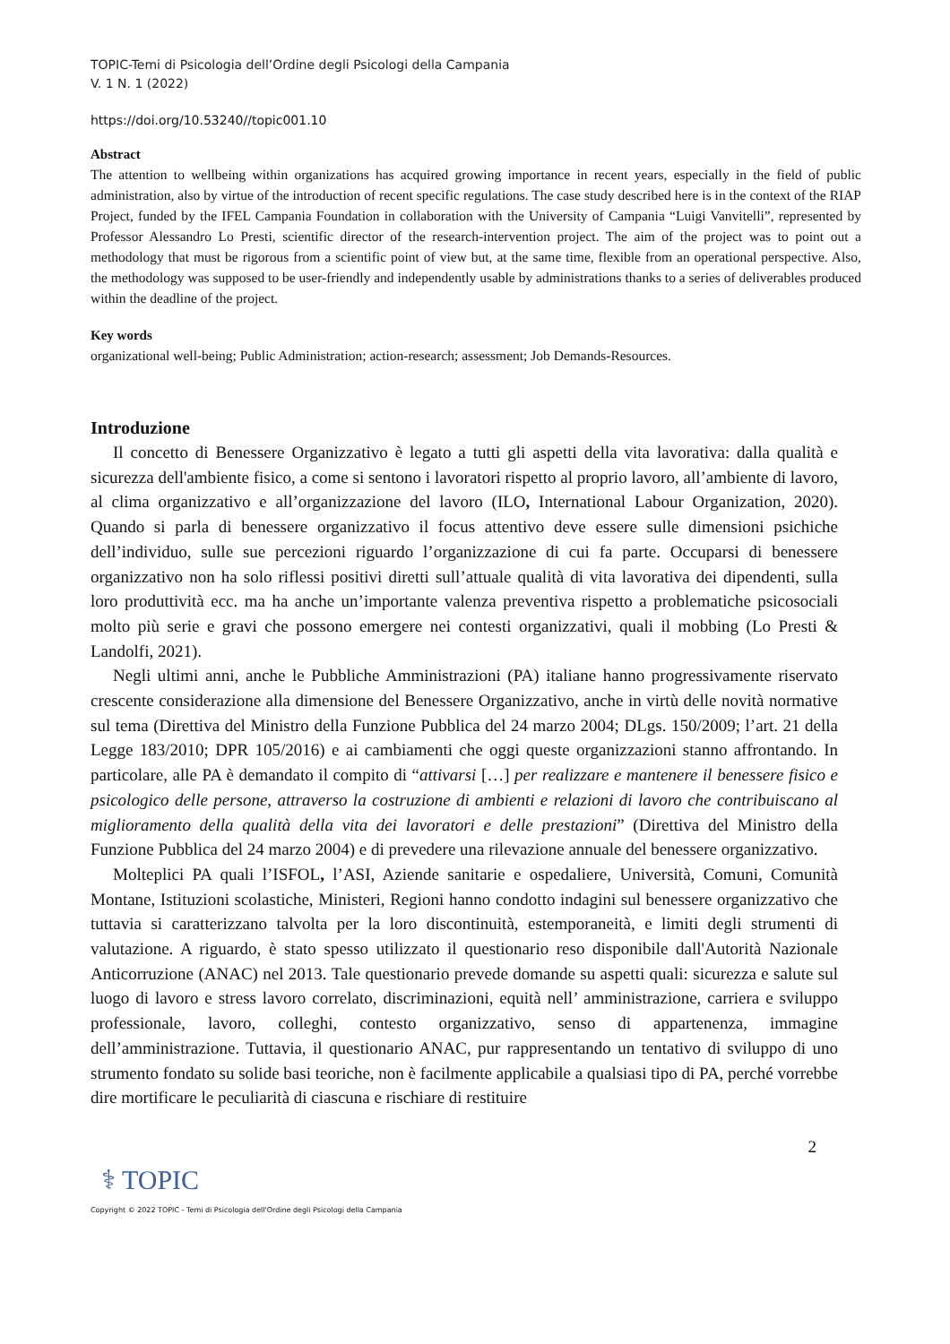TOPIC-Temi di Psicologia dell’Ordine degli Psicologi della Campania
V. 1 N. 1 (2022)
https://doi.org/10.53240//topic001.10
Abstract
The attention to wellbeing within organizations has acquired growing importance in recent years, especially in the field of public administration, also by virtue of the introduction of recent specific regulations. The case study described here is in the context of the RIAP Project, funded by the IFEL Campania Foundation in collaboration with the University of Campania “Luigi Vanvitelli”, represented by Professor Alessandro Lo Presti, scientific director of the research-intervention project. The aim of the project was to point out a methodology that must be rigorous from a scientific point of view but, at the same time, flexible from an operational perspective. Also, the methodology was supposed to be user-friendly and independently usable by administrations thanks to a series of deliverables produced within the deadline of the project.
Key words
organizational well-being; Public Administration; action-research; assessment; Job Demands-Resources.
Introduzione
Il concetto di Benessere Organizzativo è legato a tutti gli aspetti della vita lavorativa: dalla qualità e sicurezza dell'ambiente fisico, a come si sentono i lavoratori rispetto al proprio lavoro, all’ambiente di lavoro, al clima organizzativo e all’organizzazione del lavoro (ILO, International Labour Organization, 2020). Quando si parla di benessere organizzativo il focus attentivo deve essere sulle dimensioni psichiche dell’individuo, sulle sue percezioni riguardo l’organizzazione di cui fa parte. Occuparsi di benessere organizzativo non ha solo riflessi positivi diretti sull’attuale qualità di vita lavorativa dei dipendenti, sulla loro produttività ecc. ma ha anche un’importante valenza preventiva rispetto a problematiche psicosociali molto più serie e gravi che possono emergere nei contesti organizzativi, quali il mobbing (Lo Presti & Landolfi, 2021).
Negli ultimi anni, anche le Pubbliche Amministrazioni (PA) italiane hanno progressivamente riservato crescente considerazione alla dimensione del Benessere Organizzativo, anche in virtù delle novità normative sul tema (Direttiva del Ministro della Funzione Pubblica del 24 marzo 2004; DLgs. 150/2009; l’art. 21 della Legge 183/2010; DPR 105/2016) e ai cambiamenti che oggi queste organizzazioni stanno affrontando. In particolare, alle PA è demandato il compito di “attivarsi […] per realizzare e mantenere il benessere fisico e psicologico delle persone, attraverso la costruzione di ambienti e relazioni di lavoro che contribuiscano al miglioramento della qualità della vita dei lavoratori e delle prestazioni” (Direttiva del Ministro della Funzione Pubblica del 24 marzo 2004) e di prevedere una rilevazione annuale del benessere organizzativo.
Molteplici PA quali l’ISFOL, l’ASI, Aziende sanitarie e ospedaliere, Università, Comuni, Comunità Montane, Istituzioni scolastiche, Ministeri, Regioni hanno condotto indagini sul benessere organizzativo che tuttavia si caratterizzano talvolta per la loro discontinuità, estemporaneità, e limiti degli strumenti di valutazione. A riguardo, è stato spesso utilizzato il questionario reso disponibile dall'Autorità Nazionale Anticorruzione (ANAC) nel 2013. Tale questionario prevede domande su aspetti quali: sicurezza e salute sul luogo di lavoro e stress lavoro correlato, discriminazioni, equità nell’ amministrazione, carriera e sviluppo professionale, lavoro, colleghi, contesto organizzativo, senso di appartenenza, immagine dell’amministrazione. Tuttavia, il questionario ANAC, pur rappresentando un tentativo di sviluppo di uno strumento fondato su solide basi teoriche, non è facilmente applicabile a qualsiasi tipo di PA, perché vorrebbe dire mortificare le peculiarità di ciascuna e rischiare di restituire
2
⚕ TOPIC
Copyright © 2022 TOPIC - Temi di Psicologia dell'Ordine degli Psicologi della Campania